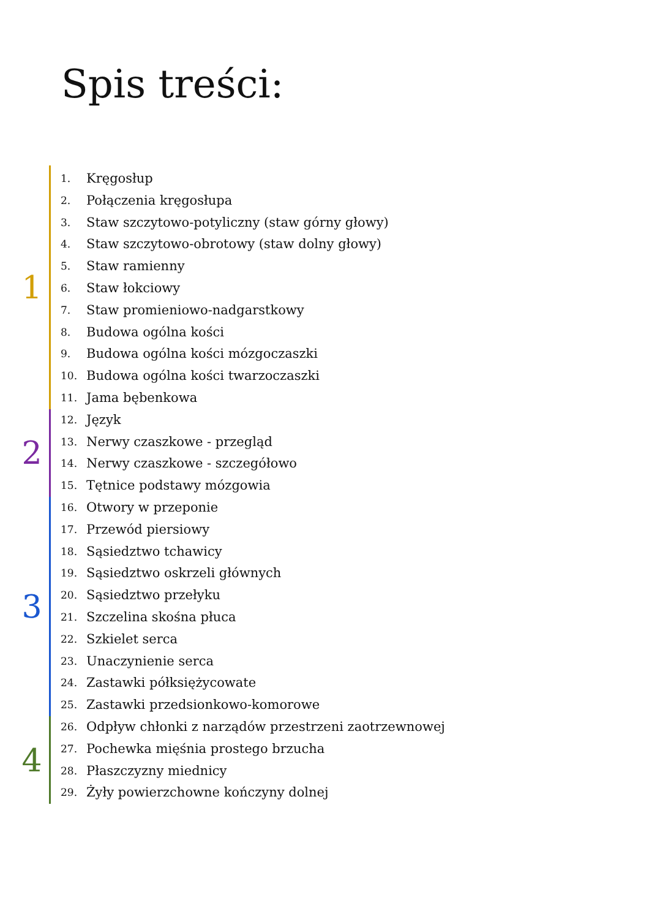Spis treści:
1
1. Kręgosłup
2. Połączenia kręgosłupa
3. Staw szczytowo-potyliczny (staw górny głowy)
4. Staw szczytowo-obrotowy (staw dolny głowy)
5. Staw ramienny
6. Staw łokciowy
7. Staw promieniowo-nadgarstkowy
8. Budowa ogólna kości
9. Budowa ogólna kości mózgoczaszki
10. Budowa ogólna kości twarzoczaszki
11. Jama bębenkowa
2
12. Język
13. Nerwy czaszkowe - przegląd
14. Nerwy czaszkowe - szczegółowo
15. Tętnice podstawy mózgowia
3
16. Otwory w przeponie
17. Przewód piersiowy
18. Sąsiedztwo tchawicy
19. Sąsiedztwo oskrzeli głównych
20. Sąsiedztwo przełyku
21. Szczelina skośna płuca
22. Szkielet serca
23. Unaczynienie serca
24. Zastawki półksiężycowate
25. Zastawki przedsionkowo-komorowe
4
26. Odpływ chłonki z narządów przestrzeni zaotrzewnowej
27. Pochewka mięśnia prostego brzucha
28. Płaszczyzny miednicy
29. Żyły powierzchowne kończyny dolnej